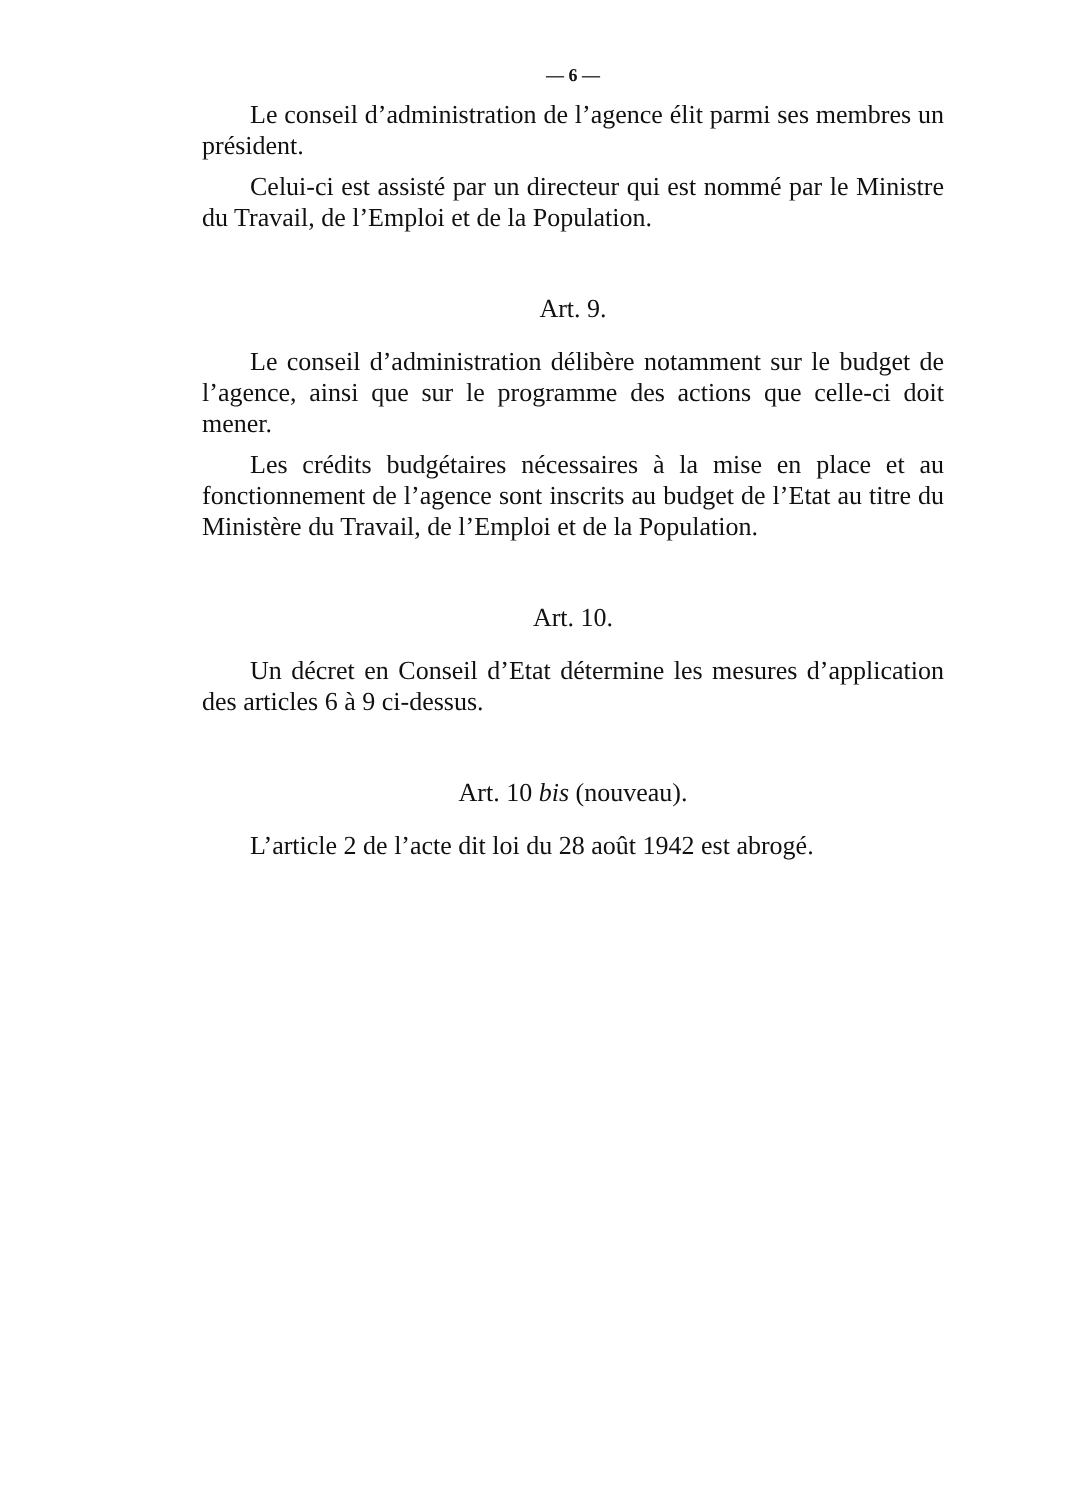— 6 —
Le conseil d’administration de l’agence élit parmi ses membres un président.
Celui-ci est assisté par un directeur qui est nommé par le Ministre du Travail, de l’Emploi et de la Population.
Art. 9.
Le conseil d’administration délibère notamment sur le budget de l’agence, ainsi que sur le programme des actions que celle-ci doit mener.
Les crédits budgétaires nécessaires à la mise en place et au fonctionnement de l’agence sont inscrits au budget de l’Etat au titre du Ministère du Travail, de l’Emploi et de la Population.
Art. 10.
Un décret en Conseil d’Etat détermine les mesures d’application des articles 6 à 9 ci-dessus.
Art. 10 bis (nouveau).
L’article 2 de l’acte dit loi du 28 août 1942 est abrogé.